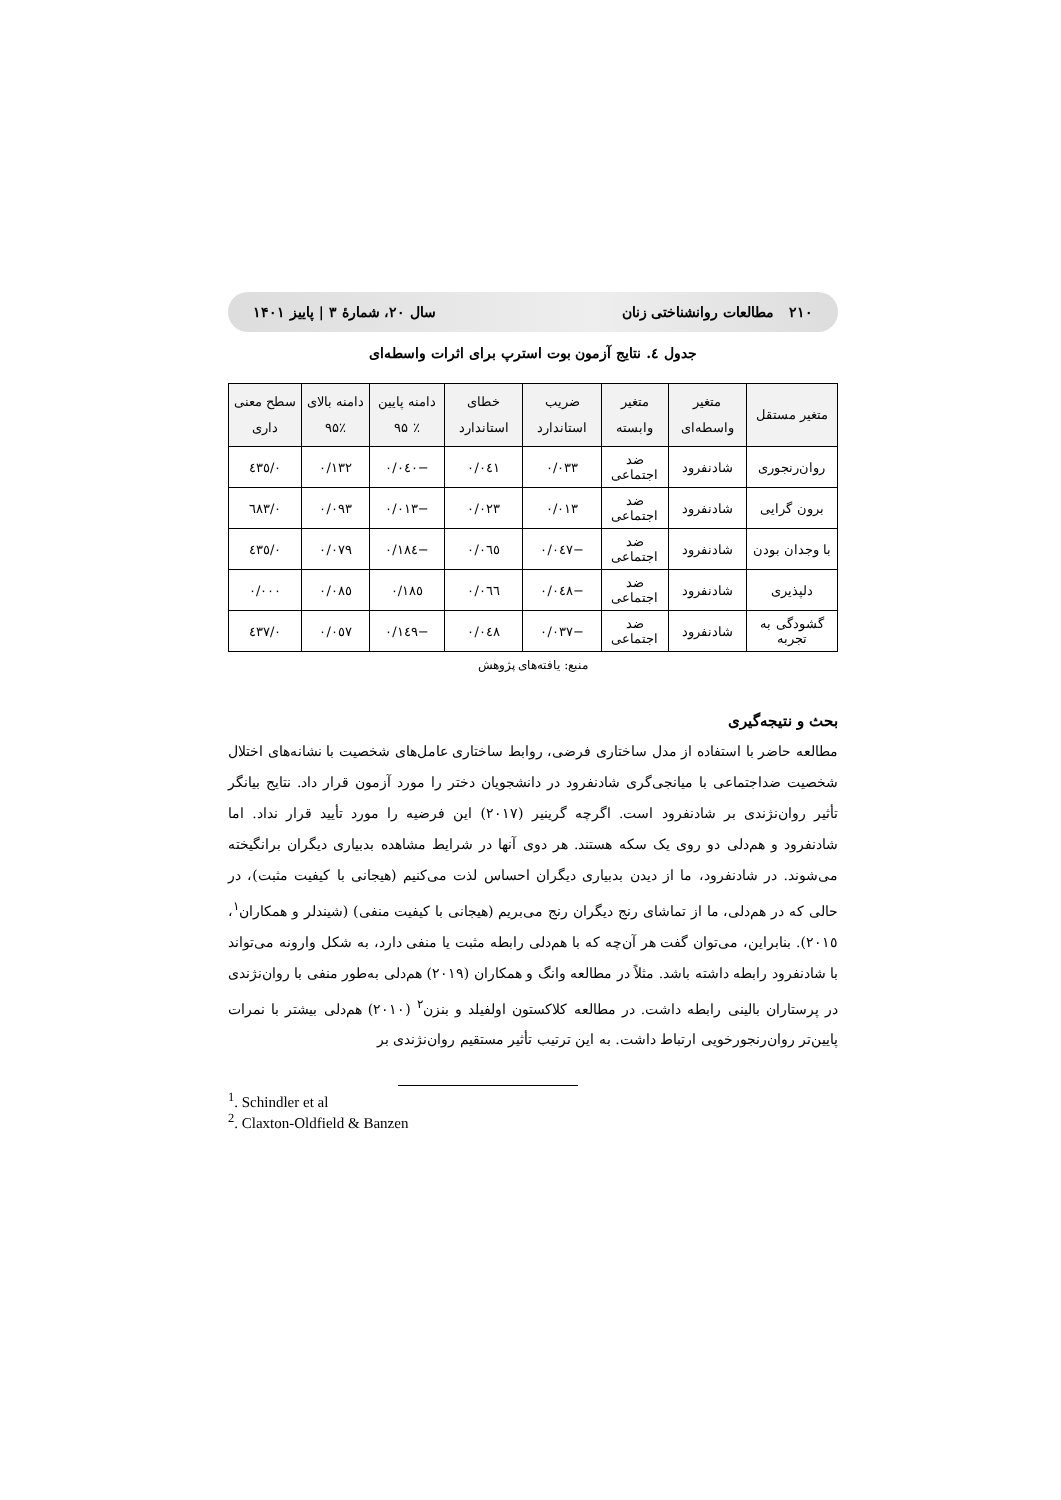۲۱۰ مطالعات روانشناختی زنان سال ۲۰، شمارهٔ ۳ | پاییز ۱۴۰۱
جدول ٤. نتایج آزمون بوت استرپ برای اثرات واسطه‌ای
| متغیر مستقل | متغیر واسطه‌ای | متغیر وابسته | ضریب استاندارد | خطای استاندارد | دامنه پایین ٪ ۹۵ | دامنه بالای ٪۹۵ | سطح معنی داری |
| --- | --- | --- | --- | --- | --- | --- | --- |
| روان‌رنجوری | شادنفرود | ضد اجتماعی | ۰/۰۳۳ | ۰/۰٤۱ | −۰/۰٤۰ | ۰/۱۳۲ | ۰/٤۳٥ |
| برون گرایی | شادنفرود | ضد اجتماعی | ۰/۰۱۳ | ۰/۰۲۳ | −۰/۰۱۳ | ۰/۰۹۳ | ۰/٦۸۳ |
| با وجدان بودن | شادنفرود | ضد اجتماعی | −۰/۰٤۷ | ۰/۰٦٥ | −۰/۱۸٤ | ۰/۰۷۹ | ۰/٤۳٥ |
| دلپذیری | شادنفرود | ضد اجتماعی | −۰/۰٤۸ | ۰/۰٦٦ | ۰/۱۸٥ | ۰/۰۸٥ | ۰/۰۰۰ |
| گشودگی به تجربه | شادنفرود | ضد اجتماعی | −۰/۰۳۷ | ۰/۰٤۸ | −۰/۱٤۹ | ۰/۰٥۷ | ۰/٤۳۷ |
منبع: یافته‌های پژوهش
بحث و نتیجه‌گیری
مطالعه حاضر با استفاده از مدل ساختاری فرضی، روابط ساختاری عامل‌های شخصیت با نشانه‌های اختلال شخصیت ضداجتماعی با میانجی‌گری شادنفرود در دانشجویان دختر را مورد آزمون قرار داد. نتایج بیانگر تأثیر روان‌نژندی بر شادنفرود است. اگرچه گرینیر (۲۰۱۷) این فرضیه را مورد تأیید قرار نداد. اما شادنفرود و هم‌دلی دو روی یک سکه هستند. هر دوی آنها در شرایط مشاهده بدبیاری دیگران برانگیخته می‌شوند. در شادنفرود، ما از دیدن بدبیاری دیگران احساس لذت می‌کنیم (هیجانی با کیفیت مثبت)، در حالی که در هم‌دلی، ما از تماشای رنج دیگران رنج می‌بریم (هیجانی با کیفیت منفی) (شیندلر و همکاران<sup>۱</sup>، ۲۰۱٥). بنابراین، می‌توان گفت هر آن‌چه که با هم‌دلی رابطه مثبت یا منفی دارد، به شکل وارونه می‌تواند با شادنفرود رابطه داشته باشد. مثلاً در مطالعه وانگ و همکاران (۲۰۱۹) هم‌دلی به‌طور منفی با روان‌نژندی در پرستاران بالینی رابطه داشت. در مطالعه کلاکستون اولفیلد و بنزن<sup>۲</sup> (۲۰۱۰) هم‌دلی بیشتر با نمرات پایین‌تر روان‌رنجورخویی ارتباط داشت. به این ترتیب تأثیر مستقیم روان‌نژندی بر
<sup>1</sup>. Schindler et al
<sup>2</sup>. Claxton-Oldfield & Banzen